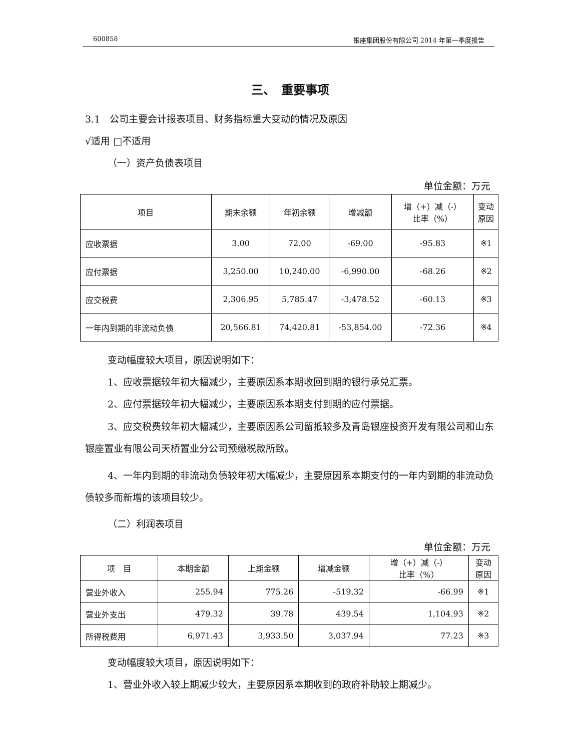600858 银座集团股份有限公司 2014 年第一季度报告
三、　重要事项
3.1　公司主要会计报表项目、财务指标重大变动的情况及原因
√适用 □不适用
（一）资产负债表项目
单位金额：万元
| 项目 | 期末余额 | 年初余额 | 增减额 | 增（+）减（-） 比率（%） | 变动 原因 |
| --- | --- | --- | --- | --- | --- |
| 应收票据 | 3.00 | 72.00 | -69.00 | -95.83 | ※1 |
| 应付票据 | 3,250.00 | 10,240.00 | -6,990.00 | -68.26 | ※2 |
| 应交税费 | 2,306.95 | 5,785.47 | -3,478.52 | -60.13 | ※3 |
| 一年内到期的非流动负债 | 20,566.81 | 74,420.81 | -53,854.00 | -72.36 | ※4 |
变动幅度较大项目，原因说明如下：
1、应收票据较年初大幅减少，主要原因系本期收回到期的银行承兑汇票。
2、应付票据较年初大幅减少，主要原因系本期支付到期的应付票据。
3、应交税费较年初大幅减少，主要原因系公司留抵较多及青岛银座投资开发有限公司和山东银座置业有限公司天桥置业分公司预缴税款所致。
4、一年内到期的非流动负债较年初大幅减少，主要原因系本期支付的一年内到期的非流动负债较多而新增的该项目较少。
（二）利润表项目
单位金额：万元
| 项 目 | 本期金额 | 上期金额 | 增减金额 | 增（+）减（-） 比率（%） | 变动 原因 |
| --- | --- | --- | --- | --- | --- |
| 营业外收入 | 255.94 | 775.26 | -519.32 | -66.99 | ※1 |
| 营业外支出 | 479.32 | 39.78 | 439.54 | 1,104.93 | ※2 |
| 所得税费用 | 6,971.43 | 3,933.50 | 3,037.94 | 77.23 | ※3 |
变动幅度较大项目，原因说明如下：
1、营业外收入较上期减少较大，主要原因系本期收到的政府补助较上期减少。